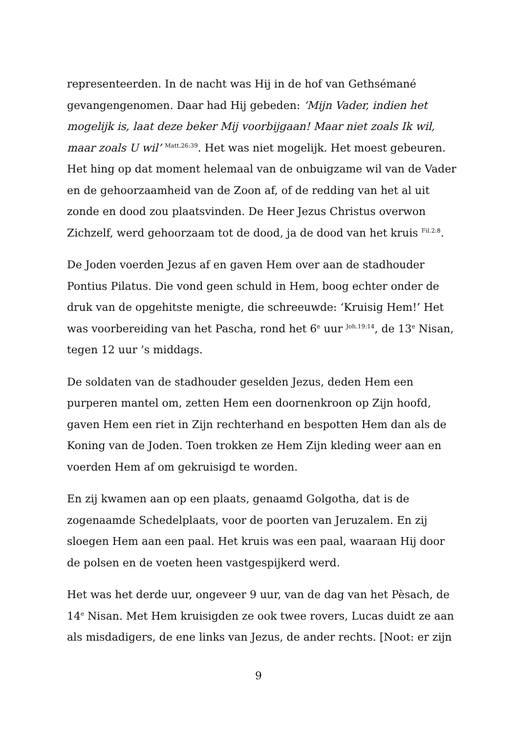representeerden. In de nacht was Hij in de hof van Gethsémané gevangengenomen. Daar had Hij gebeden: ‘Mijn Vader, indien het mogelijk is, laat deze beker Mij voorbijgaan! Maar niet zoals Ik wil, maar zoals U wil’ <sup>Matt.26:39</sup>. Het was niet mogelijk. Het moest gebeuren. Het hing op dat moment helemaal van de onbuigzame wil van de Vader en de gehoorzaamheid van de Zoon af, of de redding van het al uit zonde en dood zou plaatsvinden. De Heer Jezus Christus overwon Zichzelf, werd gehoorzaam tot de dood, ja de dood van het kruis <sup>Fil.2:8</sup>.
De Joden voerden Jezus af en gaven Hem over aan de stadhouder Pontius Pilatus. Die vond geen schuld in Hem, boog echter onder de druk van de opgehitste menigte, die schreeuwde: ‘Kruisig Hem!’ Het was voorbereiding van het Pascha, rond het 6<sup>e</sup> uur <sup>Joh.19:14</sup>, de 13<sup>e</sup> Nisan, tegen 12 uur ’s middags.
De soldaten van de stadhouder geselden Jezus, deden Hem een purperen mantel om, zetten Hem een doornenkroon op Zijn hoofd, gaven Hem een riet in Zijn rechterhand en bespotten Hem dan als de Koning van de Joden. Toen trokken ze Hem Zijn kleding weer aan en voerden Hem af om gekruisigd te worden.
En zij kwamen aan op een plaats, genaamd Golgotha, dat is de zogenaamde Schedelplaats, voor de poorten van Jeruzalem. En zij sloegen Hem aan een paal. Het kruis was een paal, waaraan Hij door de polsen en de voeten heen vastgespijkerd werd.
Het was het derde uur, ongeveer 9 uur, van de dag van het Pèsach, de 14<sup>e</sup> Nisan. Met Hem kruisigden ze ook twee rovers, Lucas duidt ze aan als misdadigers, de ene links van Jezus, de ander rechts. [Noot: er zijn
9